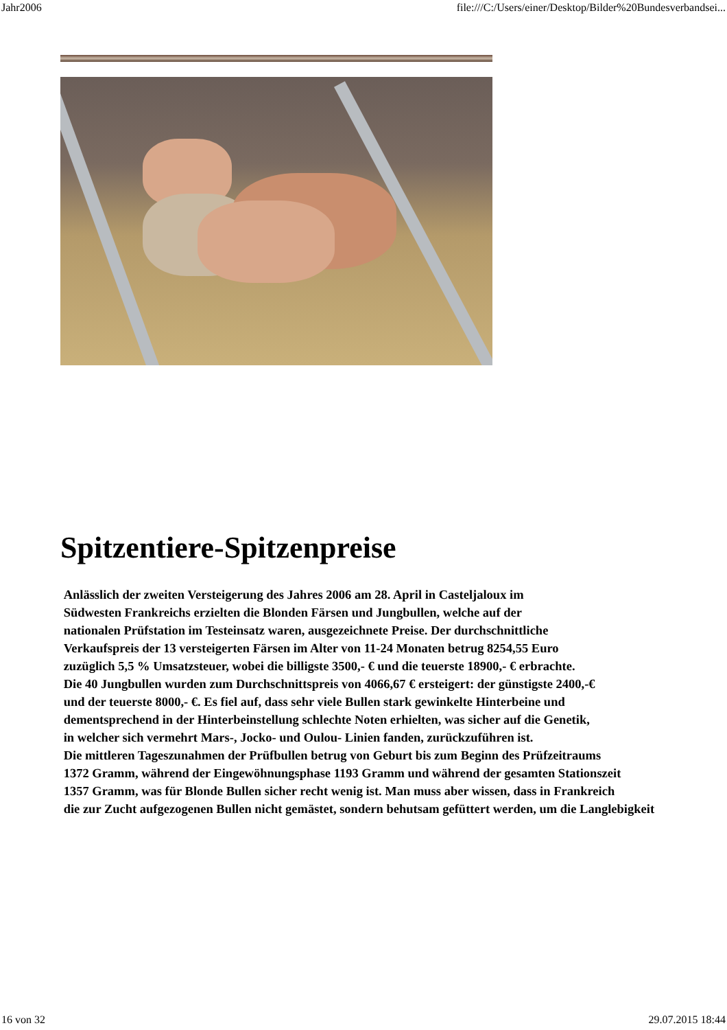Jahr2006 file:///C:/Users/einer/Desktop/Bilder%20Bundesverbandsei...
Spitzentiere-Spitzenpreise
Anlässlich der zweiten Versteigerung des Jahres 2006 am 28. April in Casteljaloux im
Südwesten Frankreichs erzielten die Blonden Färsen und Jungbullen, welche auf der
nationalen Prüfstation im Testeinsatz waren, ausgezeichnete Preise. Der durchschnittliche
Verkaufspreis der 13 versteigerten Färsen im Alter von 11-24 Monaten betrug 8254,55 Euro
zuzüglich 5,5 % Umsatzsteuer, wobei die billigste 3500,- € und die teuerste 18900,- € erbrachte.
Die 40 Jungbullen wurden zum Durchschnittspreis von 4066,67 € ersteigert: der günstigste 2400,-€
und der teuerste 8000,- €. Es fiel auf, dass sehr viele Bullen stark gewinkelte Hinterbeine und
dementsprechend in der Hinterbeinstellung schlechte Noten erhielten, was sicher auf die Genetik,
in welcher sich vermehrt Mars-, Jocko- und Oulou- Linien fanden, zurückzuführen ist.
Die mittleren Tageszunahmen der Prüfbullen betrug von Geburt bis zum Beginn des Prüfzeitraums
1372 Gramm, während der Eingewöhnungsphase 1193 Gramm und während der gesamten Stationszeit
1357 Gramm, was für Blonde Bullen sicher recht wenig ist. Man muss aber wissen, dass in Frankreich
die zur Zucht aufgezogenen Bullen nicht gemästet, sondern behutsam gefüttert werden, um die Langlebigkeit
16 von 32 29.07.2015 18:44